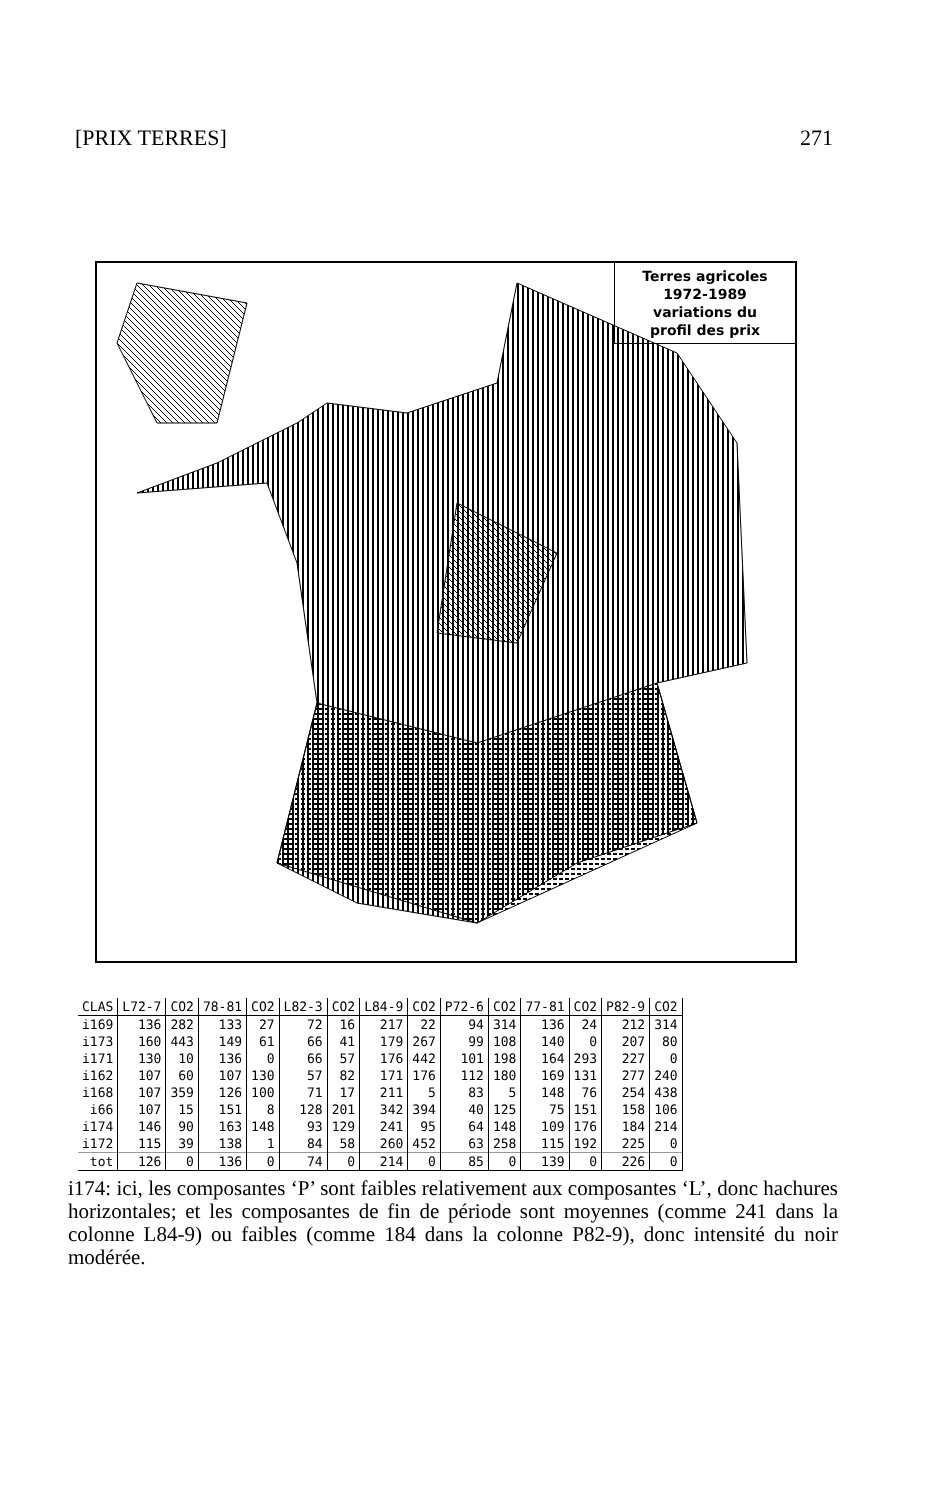[PRIX TERRES] 271
Terres agricoles
1972-1989
variations du
profil des prix
| CLAS | L72-7 | CO2 | 78-81 | CO2 | L82-3 | CO2 | L84-9 | CO2 | P72-6 | CO2 | 77-81 | CO2 | P82-9 | CO2 |
| --- | --- | --- | --- | --- | --- | --- | --- | --- | --- | --- | --- | --- | --- | --- |
| i169 | 136 | 282 | 133 | 27 | 72 | 16 | 217 | 22 | 94 | 314 | 136 | 24 | 212 | 314 |
| i173 | 160 | 443 | 149 | 61 | 66 | 41 | 179 | 267 | 99 | 108 | 140 | 0 | 207 | 80 |
| i171 | 130 | 10 | 136 | 0 | 66 | 57 | 176 | 442 | 101 | 198 | 164 | 293 | 227 | 0 |
| i162 | 107 | 60 | 107 | 130 | 57 | 82 | 171 | 176 | 112 | 180 | 169 | 131 | 277 | 240 |
| i168 | 107 | 359 | 126 | 100 | 71 | 17 | 211 | 5 | 83 | 5 | 148 | 76 | 254 | 438 |
| i66 | 107 | 15 | 151 | 8 | 128 | 201 | 342 | 394 | 40 | 125 | 75 | 151 | 158 | 106 |
| i174 | 146 | 90 | 163 | 148 | 93 | 129 | 241 | 95 | 64 | 148 | 109 | 176 | 184 | 214 |
| i172 | 115 | 39 | 138 | 1 | 84 | 58 | 260 | 452 | 63 | 258 | 115 | 192 | 225 | 0 |
| tot | 126 | 0 | 136 | 0 | 74 | 0 | 214 | 0 | 85 | 0 | 139 | 0 | 226 | 0 |
i174: ici, les composantes ‘P’ sont faibles relativement aux composantes ‘L’, donc hachures horizontales; et les composantes de fin de période sont moyennes (comme 241 dans la colonne L84-9) ou faibles (comme 184 dans la colonne P82-9), donc intensité du noir modérée.